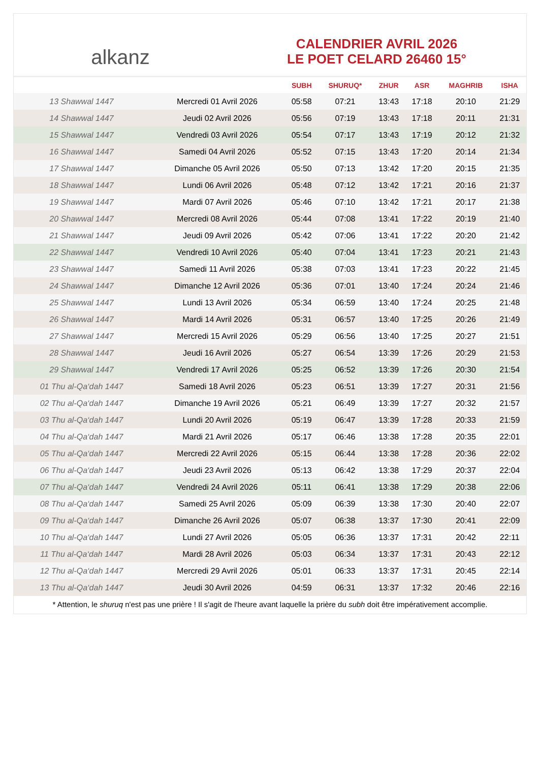alkanz
CALENDRIER AVRIL 2026
LE POET CELARD 26460 15°
| | | SUBH | SHURUQ* | ZHUR | ASR | MAGHRIB | ISHA |
| --- | --- | --- | --- | --- | --- | --- | --- |
| 13 Shawwal 1447 | Mercredi 01 Avril 2026 | 05:58 | 07:21 | 13:43 | 17:18 | 20:10 | 21:29 |
| 14 Shawwal 1447 | Jeudi 02 Avril 2026 | 05:56 | 07:19 | 13:43 | 17:18 | 20:11 | 21:31 |
| 15 Shawwal 1447 | Vendredi 03 Avril 2026 | 05:54 | 07:17 | 13:43 | 17:19 | 20:12 | 21:32 |
| 16 Shawwal 1447 | Samedi 04 Avril 2026 | 05:52 | 07:15 | 13:43 | 17:20 | 20:14 | 21:34 |
| 17 Shawwal 1447 | Dimanche 05 Avril 2026 | 05:50 | 07:13 | 13:42 | 17:20 | 20:15 | 21:35 |
| 18 Shawwal 1447 | Lundi 06 Avril 2026 | 05:48 | 07:12 | 13:42 | 17:21 | 20:16 | 21:37 |
| 19 Shawwal 1447 | Mardi 07 Avril 2026 | 05:46 | 07:10 | 13:42 | 17:21 | 20:17 | 21:38 |
| 20 Shawwal 1447 | Mercredi 08 Avril 2026 | 05:44 | 07:08 | 13:41 | 17:22 | 20:19 | 21:40 |
| 21 Shawwal 1447 | Jeudi 09 Avril 2026 | 05:42 | 07:06 | 13:41 | 17:22 | 20:20 | 21:42 |
| 22 Shawwal 1447 | Vendredi 10 Avril 2026 | 05:40 | 07:04 | 13:41 | 17:23 | 20:21 | 21:43 |
| 23 Shawwal 1447 | Samedi 11 Avril 2026 | 05:38 | 07:03 | 13:41 | 17:23 | 20:22 | 21:45 |
| 24 Shawwal 1447 | Dimanche 12 Avril 2026 | 05:36 | 07:01 | 13:40 | 17:24 | 20:24 | 21:46 |
| 25 Shawwal 1447 | Lundi 13 Avril 2026 | 05:34 | 06:59 | 13:40 | 17:24 | 20:25 | 21:48 |
| 26 Shawwal 1447 | Mardi 14 Avril 2026 | 05:31 | 06:57 | 13:40 | 17:25 | 20:26 | 21:49 |
| 27 Shawwal 1447 | Mercredi 15 Avril 2026 | 05:29 | 06:56 | 13:40 | 17:25 | 20:27 | 21:51 |
| 28 Shawwal 1447 | Jeudi 16 Avril 2026 | 05:27 | 06:54 | 13:39 | 17:26 | 20:29 | 21:53 |
| 29 Shawwal 1447 | Vendredi 17 Avril 2026 | 05:25 | 06:52 | 13:39 | 17:26 | 20:30 | 21:54 |
| 01 Thu al-Qa‘dah 1447 | Samedi 18 Avril 2026 | 05:23 | 06:51 | 13:39 | 17:27 | 20:31 | 21:56 |
| 02 Thu al-Qa‘dah 1447 | Dimanche 19 Avril 2026 | 05:21 | 06:49 | 13:39 | 17:27 | 20:32 | 21:57 |
| 03 Thu al-Qa‘dah 1447 | Lundi 20 Avril 2026 | 05:19 | 06:47 | 13:39 | 17:28 | 20:33 | 21:59 |
| 04 Thu al-Qa‘dah 1447 | Mardi 21 Avril 2026 | 05:17 | 06:46 | 13:38 | 17:28 | 20:35 | 22:01 |
| 05 Thu al-Qa‘dah 1447 | Mercredi 22 Avril 2026 | 05:15 | 06:44 | 13:38 | 17:28 | 20:36 | 22:02 |
| 06 Thu al-Qa‘dah 1447 | Jeudi 23 Avril 2026 | 05:13 | 06:42 | 13:38 | 17:29 | 20:37 | 22:04 |
| 07 Thu al-Qa‘dah 1447 | Vendredi 24 Avril 2026 | 05:11 | 06:41 | 13:38 | 17:29 | 20:38 | 22:06 |
| 08 Thu al-Qa‘dah 1447 | Samedi 25 Avril 2026 | 05:09 | 06:39 | 13:38 | 17:30 | 20:40 | 22:07 |
| 09 Thu al-Qa‘dah 1447 | Dimanche 26 Avril 2026 | 05:07 | 06:38 | 13:37 | 17:30 | 20:41 | 22:09 |
| 10 Thu al-Qa‘dah 1447 | Lundi 27 Avril 2026 | 05:05 | 06:36 | 13:37 | 17:31 | 20:42 | 22:11 |
| 11 Thu al-Qa‘dah 1447 | Mardi 28 Avril 2026 | 05:03 | 06:34 | 13:37 | 17:31 | 20:43 | 22:12 |
| 12 Thu al-Qa‘dah 1447 | Mercredi 29 Avril 2026 | 05:01 | 06:33 | 13:37 | 17:31 | 20:45 | 22:14 |
| 13 Thu al-Qa‘dah 1447 | Jeudi 30 Avril 2026 | 04:59 | 06:31 | 13:37 | 17:32 | 20:46 | 22:16 |
* Attention, le shuruq n'est pas une prière ! Il s'agit de l'heure avant laquelle la prière du subh doit être impérativement accomplie.